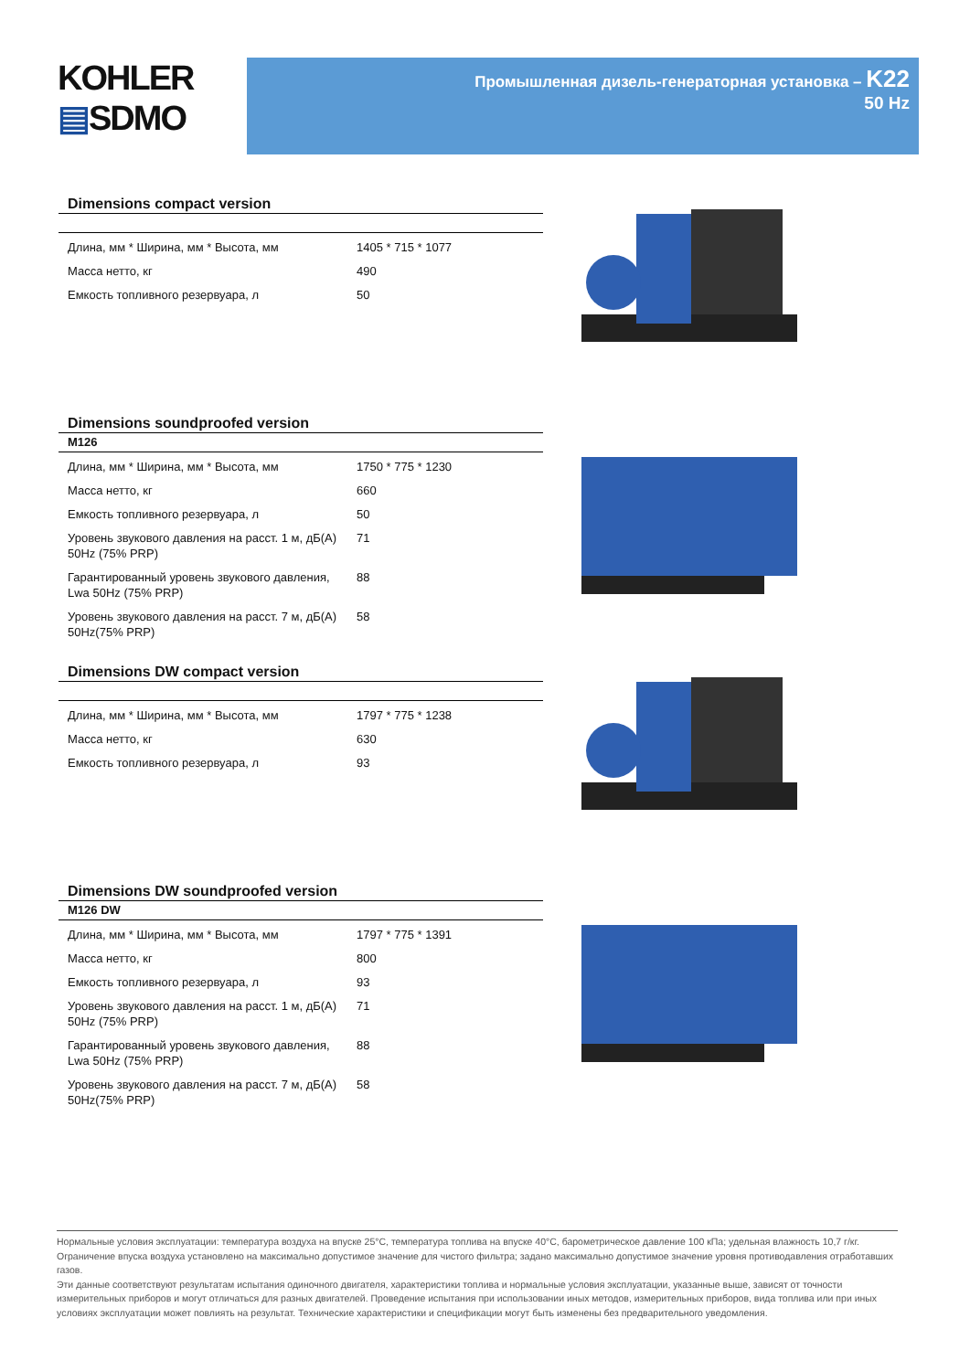KOHLER
▤SDMO
Промышленная дизель-генераторная установка – K22
50 Hz
Dimensions compact version
| Длина, мм * Ширина, мм * Высота, мм | 1405 * 715 * 1077 |
| Масса нетто, кг | 490 |
| Емкость топливного резервуара, л | 50 |
Dimensions soundproofed version
M126
| Длина, мм * Ширина, мм * Высота, мм | 1750 * 775 * 1230 |
| Масса нетто, кг | 660 |
| Емкость топливного резервуара, л | 50 |
| Уровень звукового давления на расст. 1 м, дБ(А) 50Hz (75% PRP) | 71 |
| Гарантированный уровень звукового давления, Lwa 50Hz (75% PRP) | 88 |
| Уровень звукового давления на расст. 7 м, дБ(А) 50Hz(75% PRP) | 58 |
Dimensions DW compact version
| Длина, мм * Ширина, мм * Высота, мм | 1797 * 775 * 1238 |
| Масса нетто, кг | 630 |
| Емкость топливного резервуара, л | 93 |
Dimensions DW soundproofed version
M126 DW
| Длина, мм * Ширина, мм * Высота, мм | 1797 * 775 * 1391 |
| Масса нетто, кг | 800 |
| Емкость топливного резервуара, л | 93 |
| Уровень звукового давления на расст. 1 м, дБ(А) 50Hz (75% PRP) | 71 |
| Гарантированный уровень звукового давления, Lwa 50Hz (75% PRP) | 88 |
| Уровень звукового давления на расст. 7 м, дБ(А) 50Hz(75% PRP) | 58 |
Нормальные условия эксплуатации: температура воздуха на впуске 25°C, температура топлива на впуске 40°C, барометрическое давление 100 кПа; удельная влажность 10,7 г/кг. Ограничение впуска воздуха установлено на максимально допустимое значение для чистого фильтра; задано максимально допустимое значение уровня противодавления отработавших газов.
Эти данные соответствуют результатам испытания одиночного двигателя, характеристики топлива и нормальные условия эксплуатации, указанные выше, зависят от точности измерительных приборов и могут отличаться для разных двигателей. Проведение испытания при использовании иных методов, измерительных приборов, вида топлива или при иных условиях эксплуатации может повлиять на результат. Технические характеристики и спецификации могут быть изменены без предварительного уведомления.